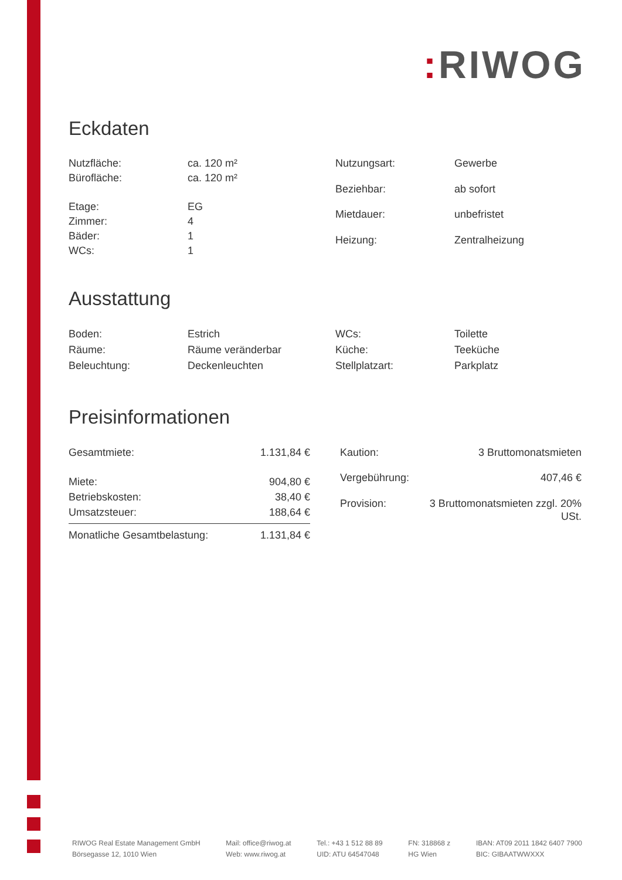: RIWOG
Eckdaten
| Nutzfläche: | ca. 120 m² |
| Bürofläche: | ca. 120 m² |
| Etage: | EG |
| Zimmer: | 4 |
| Bäder: | 1 |
| WCs: | 1 |
| Nutzungsart: | Gewerbe |
| Beziehbar: | ab sofort |
| Mietdauer: | unbefristet |
| Heizung: | Zentralheizung |
Ausstattung
| Boden: | Estrich |
| Räume: | Räume veränderbar |
| Beleuchtung: | Deckenleuchten |
| WCs: | Toilette |
| Küche: | Teeküche |
| Stellplatzart: | Parkplatz |
Preisinformationen
| Gesamtmiete: | 1.131,84 € |
| Miete: | 904,80 € |
| Betriebskosten: | 38,40 € |
| Umsatzsteuer: | 188,64 € |
| Monatliche Gesamtbelastung: | 1.131,84 € |
| Kaution: | 3 Bruttomonatsmieten |
| Vergebührung: | 407,46 € |
| Provision: | 3 Bruttomonatsmieten zzgl. 20% USt. |
RIWOG Real Estate Management GmbH
Börsegasse 12, 1010 Wien
Mail: office@riwog.at
Web: www.riwog.at
Tel.: +43 1 512 88 89
UID: ATU 64547048
FN: 318868 z
HG Wien
IBAN: AT09 2011 1842 6407 7900
BIC: GIBAATWWXXX